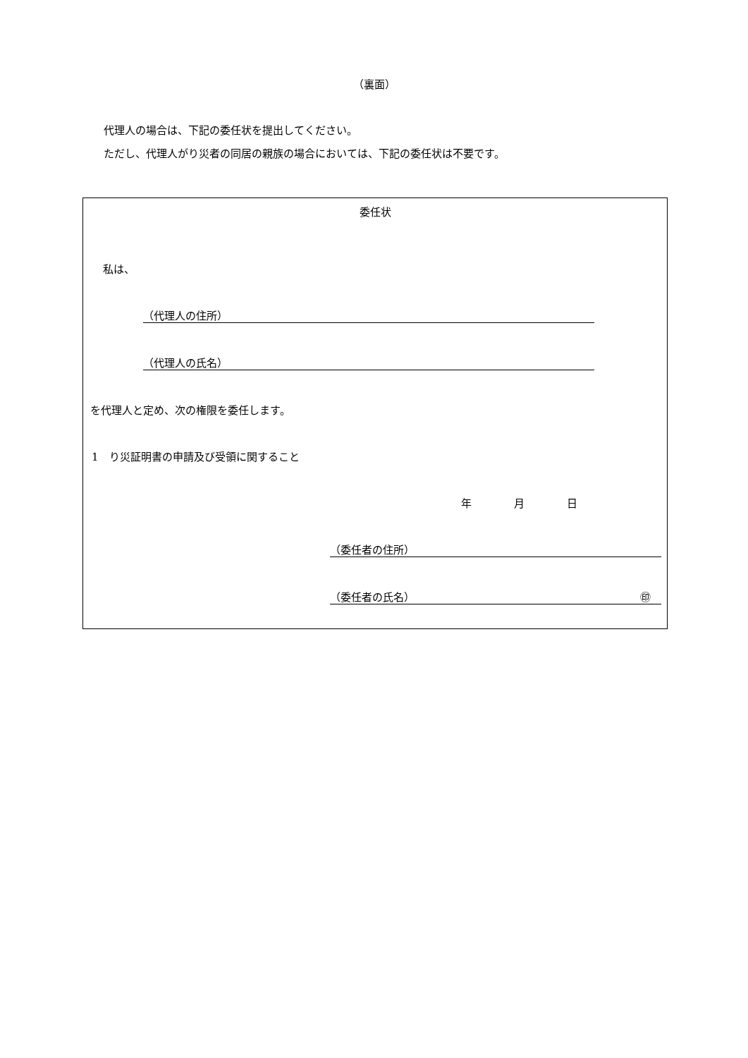（裏面）
代理人の場合は、下記の委任状を提出してください。
ただし、代理人がり災者の同居の親族の場合においては、下記の委任状は不要です。
委任状
私は、
（代理人の住所）
（代理人の氏名）
を代理人と定め、次の権限を委任します。
1　り災証明書の申請及び受領に関すること
年　　　　月　　　　日
（委任者の住所）
（委任者の氏名） ㊞